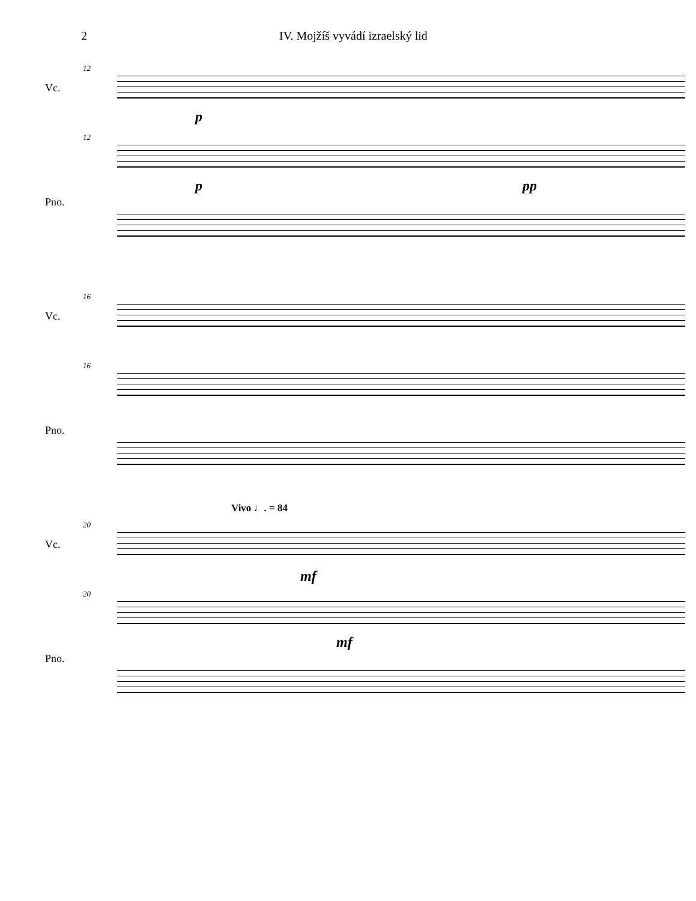2 IV. Mojžíš vyvádí izraelský lid
12
Vc.
p
12
Pno.
p pp
16
Vc.
16
Pno.
Vivo ♩. = 84
20
Vc.
mf
20
Pno.
mf